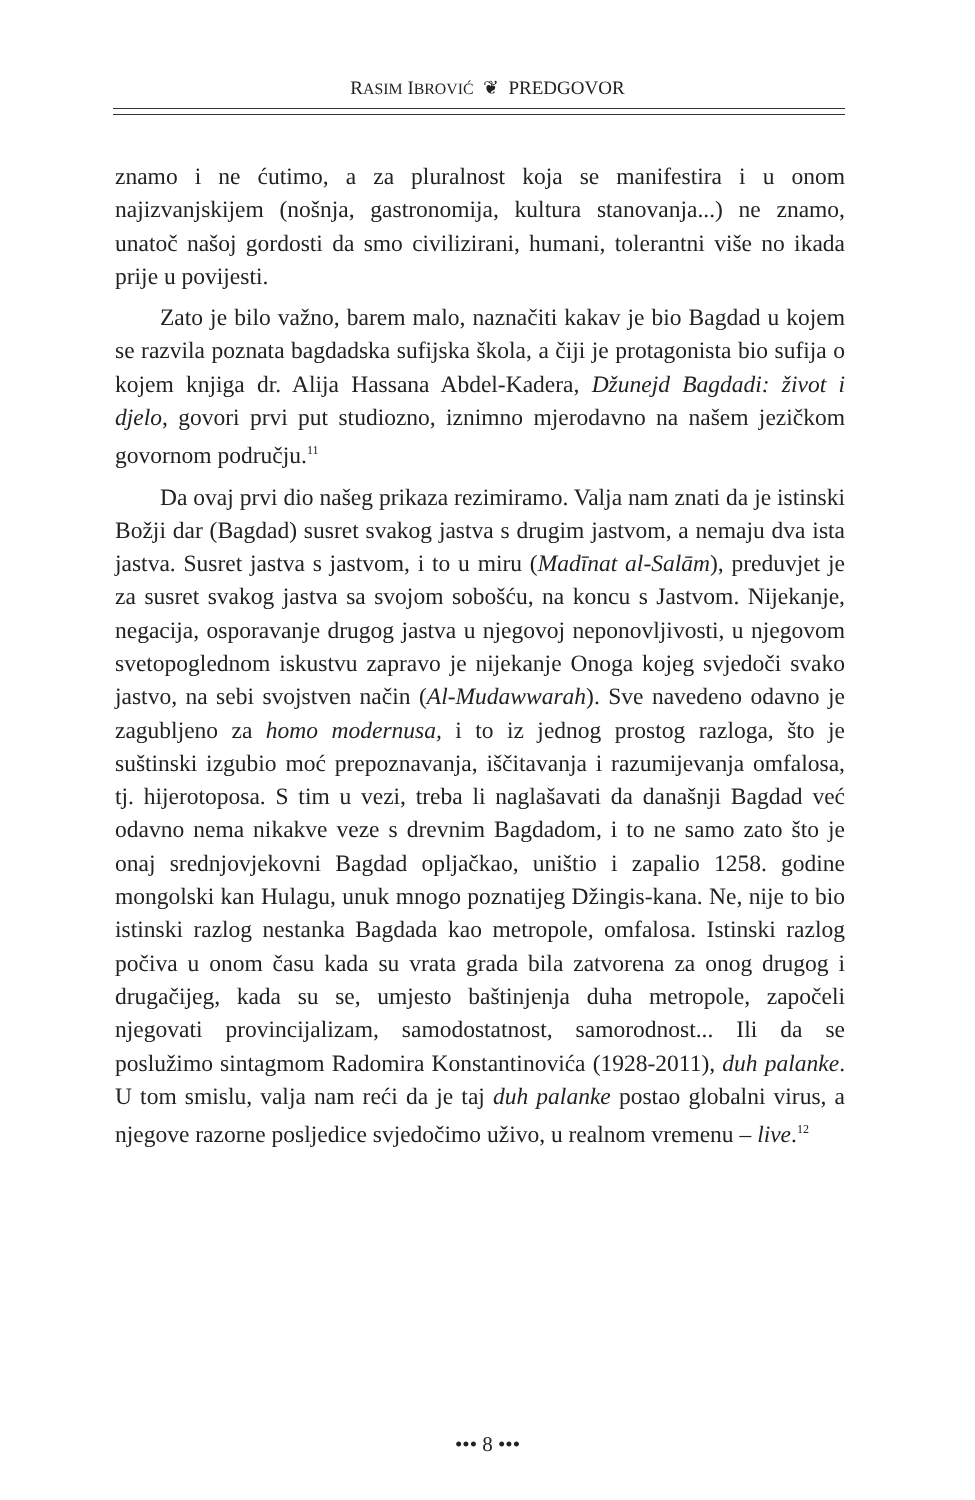RASIM IBROVIĆ ❦ PREDGOVOR
znamo i ne ćutimo, a za pluralnost koja se manifestira i u onom najizvanjskijem (nošnja, gastronomija, kultura stanovanja...) ne znamo, unatoč našoj gordosti da smo civilizirani, humani, tolerantni više no ikada prije u povijesti.
Zato je bilo važno, barem malo, naznačiti kakav je bio Bagdad u kojem se razvila poznata bagdadska sufijska škola, a čiji je protagonista bio sufija o kojem knjiga dr. Alija Hassana Abdel-Kadera, Džunejd Bagdadi: život i djelo, govori prvi put studiozno, iznimno mjerodavno na našem jezičkom govornom području.<sup>11</sup>
Da ovaj prvi dio našeg prikaza rezimiramo. Valja nam znati da je istinski Božji dar (Bagdad) susret svakog jastva s drugim jastvom, a nemaju dva ista jastva. Susret jastva s jastvom, i to u miru (Madīnat al-Salām), preduvjet je za susret svakog jastva sa svojom sobošću, na koncu s Jastvom. Nijekanje, negacija, osporavanje drugog jastva u njegovoj neponovljivosti, u njegovom svetopoglednom iskustvu zapravo je nijekanje Onoga kojeg svjedoči svako jastvo, na sebi svojstven način (Al-Mudawwarah). Sve navedeno odavno je zagubljeno za homo modernusa, i to iz jednog prostog razloga, što je suštinski izgubio moć prepoznavanja, iščitavanja i razumijevanja omfalosa, tj. hijerotoposa. S tim u vezi, treba li naglašavati da današnji Bagdad već odavno nema nikakve veze s drevnim Bagdadom, i to ne samo zato što je onaj srednjovjekovni Bagdad opljačkao, uništio i zapalio 1258. godine mongolski kan Hulagu, unuk mnogo poznatijeg Džingis-kana. Ne, nije to bio istinski razlog nestanka Bagdada kao metropole, omfalosa. Istinski razlog počiva u onom času kada su vrata grada bila zatvorena za onog drugog i drugačijeg, kada su se, umjesto baštinjenja duha metropole, započeli njegovati provincijalizam, samodostatnost, samorodnost... Ili da se poslužimo sintagmom Radomira Konstantinovića (1928-2011), duh palanke. U tom smislu, valja nam reći da je taj duh palanke postao globalni virus, a njegove razorne posljedice svjedočimo uživo, u realnom vremenu – live.<sup>12</sup>
••• 8 •••